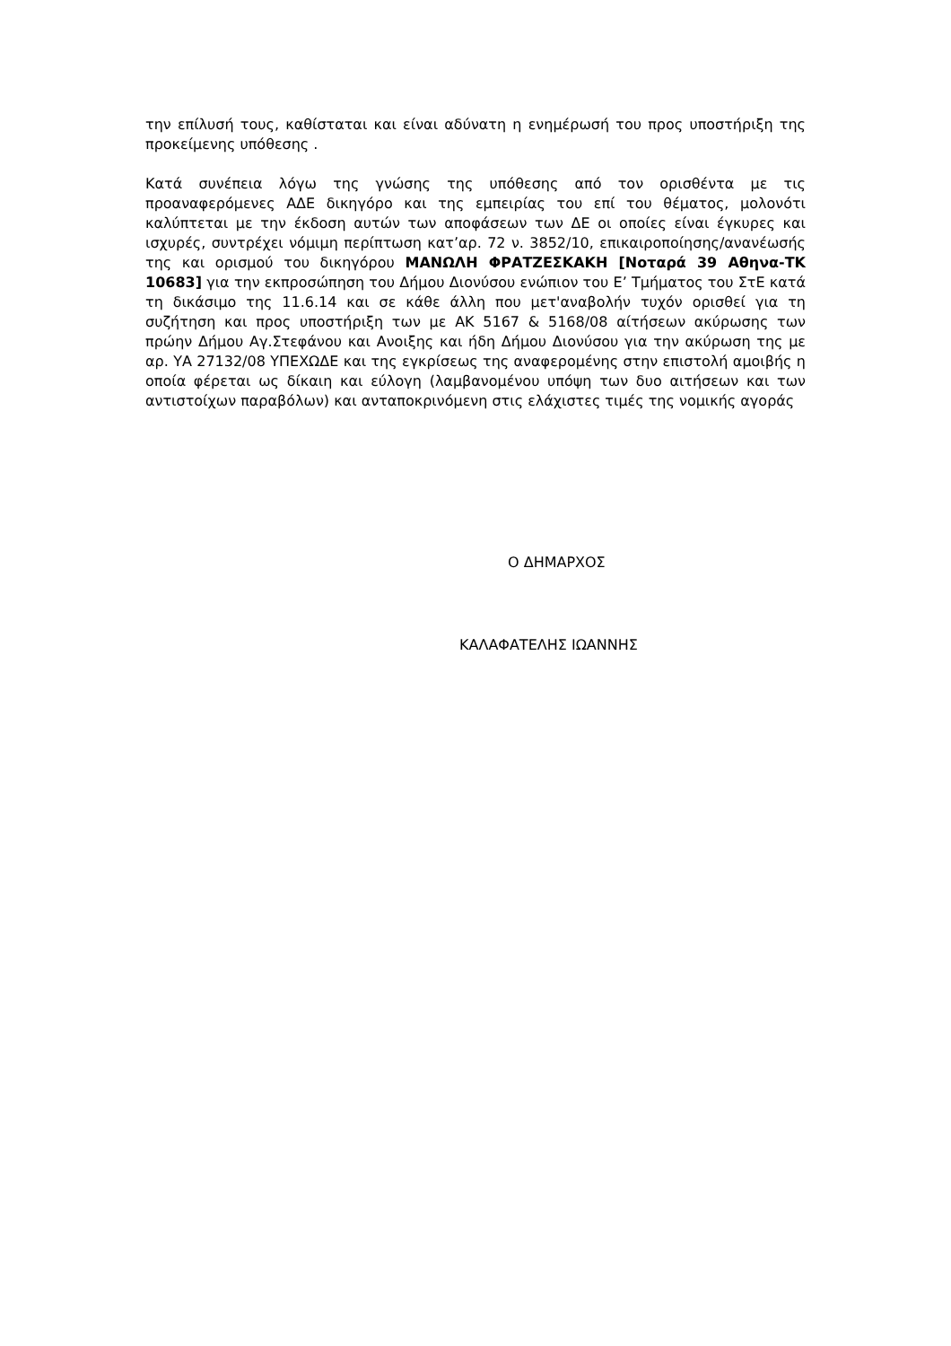την επίλυσή τους, καθίσταται και είναι αδύνατη η ενημέρωσή του προς υποστήριξη της προκείμενης υπόθεσης .
Κατά συνέπεια λόγω της γνώσης της υπόθεσης από τον ορισθέντα με τις προαναφερόμενες ΑΔΕ δικηγόρο και της εμπειρίας του επί του θέματος, μολονότι καλύπτεται με την έκδοση αυτών των αποφάσεων των ΔΕ οι οποίες είναι έγκυρες και ισχυρές, συντρέχει νόμιμη περίπτωση κατ’αρ. 72 ν. 3852/10, επικαιροποίησης/ανανέωσής της και ορισμού του δικηγόρου ΜΑΝΩΛΗ ΦΡΑΤΖΕΣΚΑΚΗ [Νοταρά 39 Αθηνα-ΤΚ 10683] για την εκπροσώπηση του Δήμου Διονύσου ενώπιον του Ε’ Τμήματος του ΣτΕ κατά τη δικάσιμο της 11.6.14 και σε κάθε άλλη που μετ'αναβολήν τυχόν ορισθεί για τη συζήτηση και προς υποστήριξη των με ΑΚ 5167 & 5168/08 αίτήσεων ακύρωσης των πρώην Δήμου Αγ.Στεφάνου και Ανοιξης και ήδη Δήμου Διονύσου για την ακύρωση της με αρ. ΥΑ 27132/08 ΥΠΕΧΩΔΕ και της εγκρίσεως της αναφερομένης στην επιστολή αμοιβής η οποία φέρεται ως δίκαιη και εύλογη (λαμβανομένου υπόψη των δυο αιτήσεων και των αντιστοίχων παραβόλων) και ανταποκρινόμενη στις ελάχιστες τιμές της νομικής αγοράς
Ο ΔΗΜΑΡΧΟΣ
ΚΑΛΑΦΑΤΕΛΗΣ ΙΩΑΝΝΗΣ